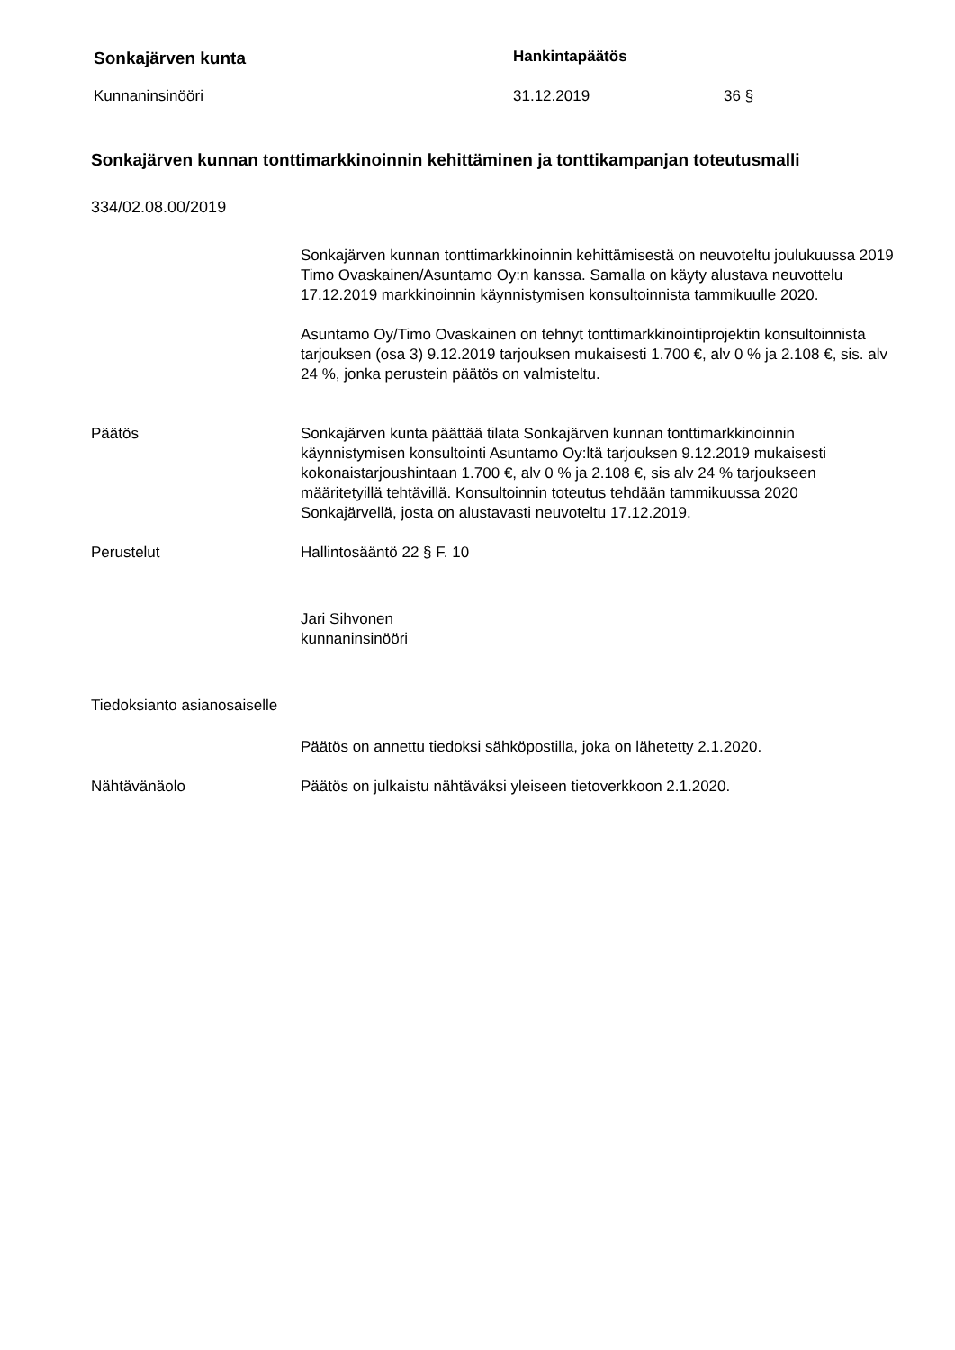Sonkajärven kunta Hankintapäätös
Kunnaninsinööri 31.12.2019 36 §
Sonkajärven kunnan tonttimarkkinoinnin kehittäminen ja tonttikampanjan toteutusmalli
334/02.08.00/2019
Sonkajärven kunnan tonttimarkkinoinnin kehittämisestä on neuvoteltu joulukuussa 2019 Timo Ovaskainen/Asuntamo Oy:n kanssa. Samalla on käyty alustava neuvottelu 17.12.2019 markkinoinnin käynnistymisen konsultoinnista tammikuulle 2020.
Asuntamo Oy/Timo Ovaskainen on tehnyt tonttimarkkinointiprojektin konsultoinnista tarjouksen (osa 3) 9.12.2019 tarjouksen mukaisesti 1.700 €, alv 0 % ja 2.108 €, sis. alv 24 %, jonka perustein päätös on valmisteltu.
Päätös Sonkajärven kunta päättää tilata Sonkajärven kunnan tonttimarkkinoinnin käynnistymisen konsultointi Asuntamo Oy:ltä tarjouksen 9.12.2019 mukaisesti kokonaistarjoushintaan 1.700 €, alv 0 % ja 2.108 €, sis alv 24 % tarjoukseen määritetyillä tehtävillä. Konsultoinnin toteutus tehdään tammikuussa 2020 Sonkajärvellä, josta on alustavasti neuvoteltu 17.12.2019.
Perustelut Hallintosääntö 22 § F. 10
Jari Sihvonen
kunnaninsinööri
Tiedoksianto asianosaiselle
Päätös on annettu tiedoksi sähköpostilla, joka on lähetetty 2.1.2020.
Nähtävänäolo Päätös on julkaistu nähtäväksi yleiseen tietoverkkoon 2.1.2020.